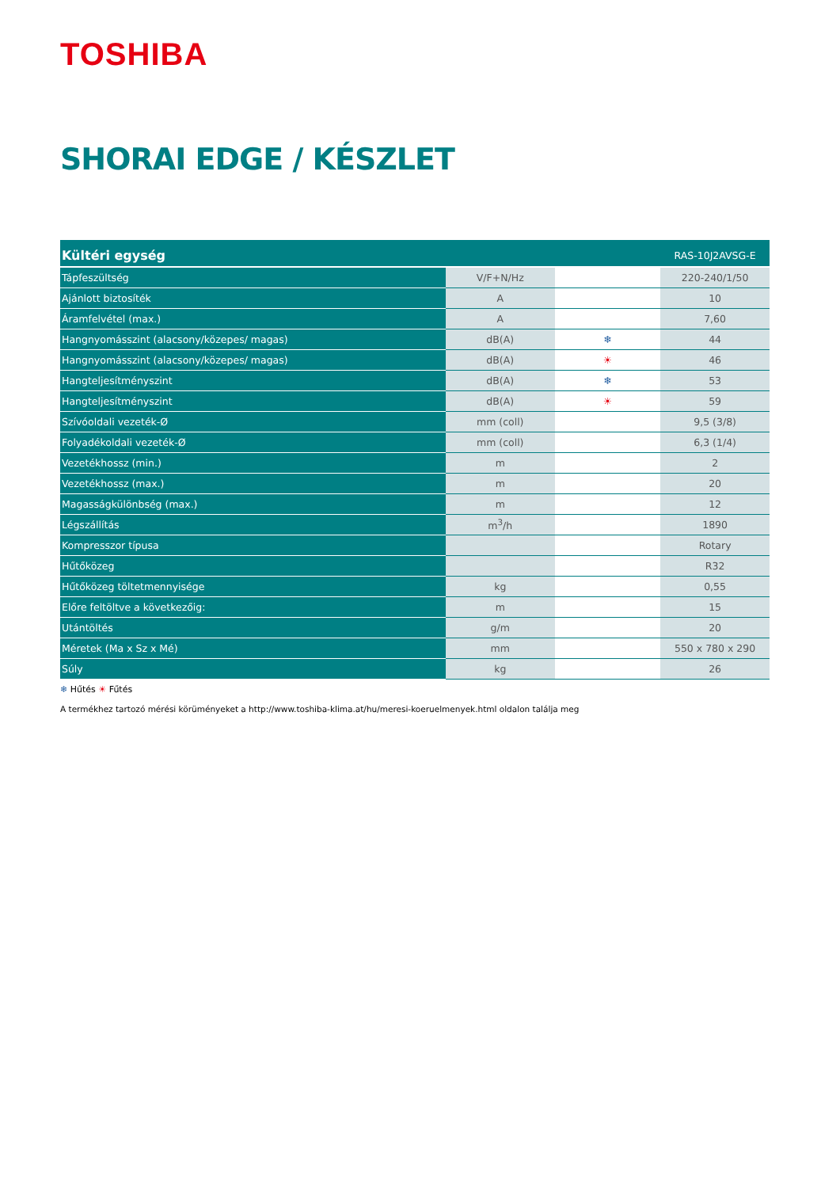TOSHIBA
SHORAI EDGE / KÉSZLET
| Kültéri egység | | | RAS-10J2AVSG-E |
| --- | --- | --- | --- |
| Tápfeszültség | V/F+N/Hz | | 220-240/1/50 |
| Ajánlott biztosíték | A | | 10 |
| Áramfelvétel (max.) | A | | 7,60 |
| Hangnyomásszint (alacsony/közepes/ magas) | dB(A) | ❄ | 44 |
| Hangnyomásszint (alacsony/közepes/ magas) | dB(A) | ☀ | 46 |
| Hangteljesítményszint | dB(A) | ❄ | 53 |
| Hangteljesítményszint | dB(A) | ☀ | 59 |
| Szívóoldali vezeték-Ø | mm (coll) | | 9,5 (3/8) |
| Folyadékoldali vezeték-Ø | mm (coll) | | 6,3 (1/4) |
| Vezetékhossz (min.) | m | | 2 |
| Vezetékhossz (max.) | m | | 20 |
| Magasságkülönbség (max.) | m | | 12 |
| Légszállítás | m<sup>3</sup>/h | | 1890 |
| Kompresszor típusa | | | Rotary |
| Hűtőközeg | | | R32 |
| Hűtőközeg töltetmennyisége | kg | | 0,55 |
| Előre feltöltve a következőig: | m | | 15 |
| Utántöltés | g/m | | 20 |
| Méretek (Ma x Sz x Mé) | mm | | 550 x 780 x 290 |
| Súly | kg | | 26 |
❄ Hűtés ☀ Fűtés
A termékhez tartozó mérési körüményeket a http://www.toshiba-klima.at/hu/meresi-koeruelmenyek.html oldalon találja meg